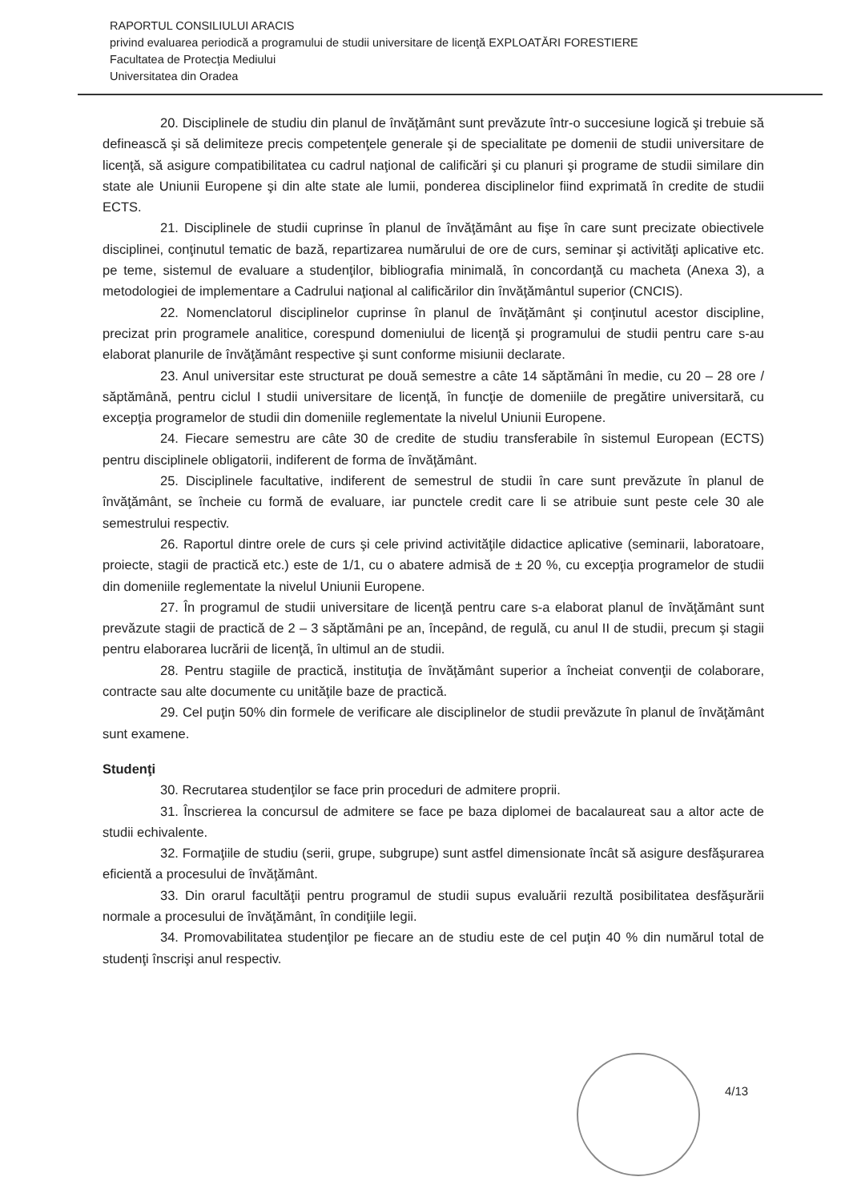RAPORTUL CONSILIULUI ARACIS
privind evaluarea periodică a programului de studii universitare de licenţă EXPLOATĂRI FORESTIERE
Facultatea de Protecţia Mediului
Universitatea din Oradea
20. Disciplinele de studiu din planul de învăţământ sunt prevăzute într-o succesiune logică şi trebuie să definească şi să delimiteze precis competenţele generale şi de specialitate pe domenii de studii universitare de licenţă, să asigure compatibilitatea cu cadrul naţional de calificări şi cu planuri şi programe de studii similare din state ale Uniunii Europene şi din alte state ale lumii, ponderea disciplinelor fiind exprimată în credite de studii ECTS.
21. Disciplinele de studii cuprinse în planul de învăţământ au fişe în care sunt precizate obiectivele disciplinei, conţinutul tematic de bază, repartizarea numărului de ore de curs, seminar şi activităţi aplicative etc. pe teme, sistemul de evaluare a studenţilor, bibliografia minimală, în concordanţă cu macheta (Anexa 3), a metodologiei de implementare a Cadrului naţional al calificărilor din învăţământul superior (CNCIS).
22. Nomenclatorul disciplinelor cuprinse în planul de învăţământ şi conţinutul acestor discipline, precizat prin programele analitice, corespund domeniului de licenţă şi programului de studii pentru care s-au elaborat planurile de învăţământ respective şi sunt conforme misiunii declarate.
23. Anul universitar este structurat pe două semestre a câte 14 săptămâni în medie, cu 20 – 28 ore / săptămână, pentru ciclul I studii universitare de licenţă, în funcţie de domeniile de pregătire universitară, cu excepţia programelor de studii din domeniile reglementate la nivelul Uniunii Europene.
24. Fiecare semestru are câte 30 de credite de studiu transferabile în sistemul European (ECTS) pentru disciplinele obligatorii, indiferent de forma de învăţământ.
25. Disciplinele facultative, indiferent de semestrul de studii în care sunt prevăzute în planul de învăţământ, se încheie cu formă de evaluare, iar punctele credit care li se atribuie sunt peste cele 30 ale semestrului respectiv.
26. Raportul dintre orele de curs şi cele privind activităţile didactice aplicative (seminarii, laboratoare, proiecte, stagii de practică etc.) este de 1/1, cu o abatere admisă de ± 20 %, cu excepţia programelor de studii din domeniile reglementate la nivelul Uniunii Europene.
27. În programul de studii universitare de licenţă pentru care s-a elaborat planul de învăţământ sunt prevăzute stagii de practică de 2 – 3 săptămâni pe an, începând, de regulă, cu anul II de studii, precum şi stagii pentru elaborarea lucrării de licenţă, în ultimul an de studii.
28. Pentru stagiile de practică, instituţia de învăţământ superior a încheiat convenţii de colaborare, contracte sau alte documente cu unităţile baze de practică.
29. Cel puţin 50% din formele de verificare ale disciplinelor de studii prevăzute în planul de învăţământ sunt examene.
Studenţi
30. Recrutarea studenţilor se face prin proceduri de admitere proprii.
31. Înscrierea la concursul de admitere se face pe baza diplomei de bacalaureat sau a altor acte de studii echivalente.
32. Formaţiile de studiu (serii, grupe, subgrupe) sunt astfel dimensionate încât să asigure desfăşurarea eficientă a procesului de învăţământ.
33. Din orarul facultăţii pentru programul de studii supus evaluării rezultă posibilitatea desfăşurării normale a procesului de învăţământ, în condiţiile legii.
34. Promovabilitatea studenţilor pe fiecare an de studiu este de cel puţin 40 % din numărul total de studenţi înscrişi anul respectiv.
4/13